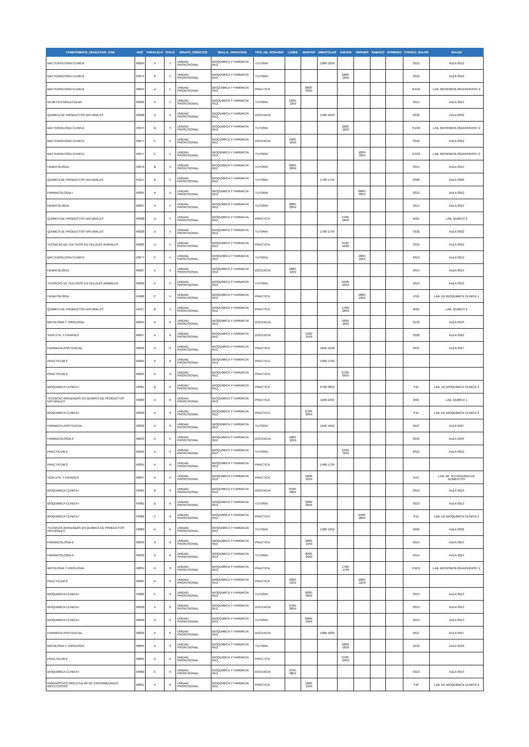| COMPONENTE_EDUCATIVO_COE | NRC | PARALELO | CICLO | GRUPO_CREDITOS | MALLA_VARIACION | TIPO_DE_HORARIO | LUNES | MARTES | MIERCOLES | JUEVES | VIERNES | SABADO | DOMINGO | CODIGO_SALON | SALON |
| --- | --- | --- | --- | --- | --- | --- | --- | --- | --- | --- | --- | --- | --- | --- | --- |
| BACTERIOLOGIA CLINICA | 40824 | A | 5 | UNIDAD PROFESIONAL | BIOQUIMICA Y FARMACIA RE2 | TUTORIA | | | 1000-1059 | | | | | 0312 | AULA 0312 |
| BACTERIOLOGIA CLINICA | 43675 | B | 5 | UNIDAD PROFESIONAL | BIOQUIMICA Y FARMACIA RE2 | TUTORIA | | | | 1000-1059 | | | | 0312 | AULA 0312 |
| BACTERIOLOGIA CLINICA | 40824 | A | 5 | UNIDAD PROFESIONAL | BIOQUIMICA Y FARMACIA RE2 | PRACTICA | | 0800-0959 | | | | | | R1O2 | LAB. MICROBIOLOGIA/PARASIT 2 |
| GENETICA MOLECULAR | 40826 | A | 5 | UNIDAD PROFESIONAL | BIOQUIMICA Y FARMACIA RE2 | TUTORIA | 1200-1259 | | | | | | | 0314 | AULA 0314 |
| QUIMICA DE PRODUCTOS NATURALES | 40828 | A | 5 | UNIDAD PROFESIONAL | BIOQUIMICA Y FARMACIA RE2 | DOCENCIA | | | 1500-1659 | | | | | 0332 | AULA 0332 |
| BACTERIOLOGIA CLINICA | 43675 | B | 5 | UNIDAD PROFESIONAL | BIOQUIMICA Y FARMACIA RE2 | TUTORIA | | | | 1000-1059 | | | | R1O2 | LAB. MICROBIOLOGIA/PARASIT 2 |
| BACTERIOLOGIA CLINICA | 43677 | C | 5 | UNIDAD PROFESIONAL | BIOQUIMICA Y FARMACIA RE2 | DOCENCIA | 1500-1659 | | | | | | | 0312 | AULA 0312 |
| BACTERIOLOGIA CLINICA | 43677 | C | 5 | UNIDAD PROFESIONAL | BIOQUIMICA Y FARMACIA RE2 | TUTORIA | | | | | 1000-1059 | | | R1O2 | LAB. MICROBIOLOGIA/PARASIT 2 |
| HEMATOLOGIA | 43679 | B | 5 | UNIDAD PROFESIONAL | BIOQUIMICA Y FARMACIA RE2 | TUTORIA | 2000-2059 | | | | | | | 0314 | AULA 0314 |
| QUIMICA DE PRODUCTOS NATURALES | 44217 | B | 5 | UNIDAD PROFESIONAL | BIOQUIMICA Y FARMACIA RE2 | TUTORIA | | | 1700-1759 | | | | | 0326 | AULA 0326 |
| FARMACOLOGIA I | 40825 | A | 5 | UNIDAD PROFESIONAL | BIOQUIMICA Y FARMACIA RE2 | TUTORIA | | | | | 0900-0959 | | | 0312 | AULA 0312 |
| HEMATOLOGIA | 40827 | A | 5 | UNIDAD PROFESIONAL | BIOQUIMICA Y FARMACIA RE2 | TUTORIA | 2000-2059 | | | | | | | 0314 | AULA 0314 |
| QUIMICA DE PRODUCTOS NATURALES | 40828 | A | 5 | UNIDAD PROFESIONAL | BIOQUIMICA Y FARMACIA RE2 | PRACTICA | | | | 1700-2059 | | | | M3D | LAB. QUMICA 2 |
| QUIMICA DE PRODUCTOS NATURALES | 40828 | A | 5 | UNIDAD PROFESIONAL | BIOQUIMICA Y FARMACIA RE2 | TUTORIA | | | 1700-1759 | | | | | 0332 | AULA 0332 |
| TECNICAS DE CULTIVOS EN CELULAS ANIMALES | 40829 | A | 5 | UNIDAD PROFESIONAL | BIOQUIMICA Y FARMACIA RE2 | PRACTICA | | | | 1540-1639 | | | | 0312 | AULA 0312 |
| BACTERIOLOGIA CLINICA | 43677 | C | 5 | UNIDAD PROFESIONAL | BIOQUIMICA Y FARMACIA RE2 | TUTORIA | | | | | 1000-1059 | | | 0312 | AULA 0312 |
| HEMATOLOGIA | 40827 | A | 5 | UNIDAD PROFESIONAL | BIOQUIMICA Y FARMACIA RE2 | DOCENCIA | 1800-1959 | | | | | | | 0314 | AULA 0314 |
| TECNICAS DE CULTIVOS EN CELULAS ANIMALES | 40829 | A | 5 | UNIDAD PROFESIONAL | BIOQUIMICA Y FARMACIA RE2 | TUTORIA | | | | 1640-1659 | | | | 0312 | AULA 0312 |
| HEMATOLOGIA | 43680 | C | 5 | UNIDAD PROFESIONAL | BIOQUIMICA Y FARMACIA RE2 | PRACTICA | | | | | 1800-1959 | | | P1G | LAB. DE BIOQUIMICA CLINICA 1 |
| QUIMICA DE PRODUCTOS NATURALES | 44217 | B | 5 | UNIDAD PROFESIONAL | BIOQUIMICA Y FARMACIA RE2 | PRACTICA | | | | 1700-2059 | | | | M3D | LAB. QUMICA 2 |
| MICOLOGIA Y VIROLOGIA | 40834 | A | 6 | UNIDAD PROFESIONAL | BIOQUIMICA Y FARMACIA RE2 | DOCENCIA | | | | 1600-1659 | | | | 0133 | AULA 0133 |
| VIDA UTIL Y ENVASES | 40837 | A | 6 | UNIDAD PROFESIONAL | BIOQUIMICA Y FARMACIA RE2 | DOCENCIA | | 1500-1559 | | | | | | 0322 | AULA 0322 |
| FARMACIA ASISTENCIAL | 40832 | A | 6 | UNIDAD PROFESIONAL | BIOQUIMICA Y FARMACIA RE2 | PRACTICA | | | 1840-1939 | | | | | 0427 | AULA 0427 |
| PRACTICUM 2 | 40835 | A | 6 | UNIDAD PROFESIONAL | BIOQUIMICA Y FARMACIA RE2 | PRACTICA | | | 1500-1729 | | | | | | |
| PRACTICUM 2 | 40835 | A | 6 | UNIDAD PROFESIONAL | BIOQUIMICA Y FARMACIA RE2 | PRACTICA | | | | 0700-0959 | | | | | |
| BIOQUIMICA CLINICA I | 43681 | B | 6 | UNIDAD PROFESIONAL | BIOQUIMICA Y FARMACIA RE2 | PRACTICA | | | 0700-0859 | | | | | P1F | LAB. DE BIOQUIMICA CLINICA 2 |
| TECNICAS AVANZADAS EN QUIMICA DE PRODUCTOS NATURALES | 43683 | A | 6 | UNIDAD PROFESIONAL | BIOQUIMICA Y FARMACIA RE2 | PRACTICA | | | 1100-1259 | | | | | M3E | LAB. QUMICA 1 |
| BIOQUIMICA CLINICA I | 40830 | A | 6 | UNIDAD PROFESIONAL | BIOQUIMICA Y FARMACIA RE2 | PRACTICA | | 0700-0859 | | | | | | P1F | LAB. DE BIOQUIMICA CLINICA 2 |
| FARMACIA ASISTENCIAL | 40832 | A | 6 | UNIDAD PROFESIONAL | BIOQUIMICA Y FARMACIA RE2 | TUTORIA | | | 1940-1959 | | | | | 0427 | AULA 0427 |
| FARMACOLOGIA II | 40833 | A | 6 | UNIDAD PROFESIONAL | BIOQUIMICA Y FARMACIA RE2 | DOCENCIA | 1800-1959 | | | | | | | 0334 | AULA 0334 |
| PRACTICUM 2 | 40835 | A | 6 | UNIDAD PROFESIONAL | BIOQUIMICA Y FARMACIA RE2 | TUTORIA | | | | 1230-1259 | | | | 0312 | AULA 0312 |
| PRACTICUM 2 | 40835 | A | 6 | UNIDAD PROFESIONAL | BIOQUIMICA Y FARMACIA RE2 | PRACTICA | | | 1500-1729 | | | | | | |
| VIDA UTIL Y ENVASES | 40837 | A | 6 | UNIDAD PROFESIONAL | BIOQUIMICA Y FARMACIA RE2 | PRACTICA | | 1600-1659 | | | | | | R1C | LAB. DE TECNOLOGIA DE ALIMENTOS |
| BIOQUIMICA CLINICA I | 43681 | B | 6 | UNIDAD PROFESIONAL | BIOQUIMICA Y FARMACIA RE2 | DOCENCIA | 0700-0859 | | | | | | | 0313 | AULA 0313 |
| BIOQUIMICA CLINICA I | 43681 | B | 6 | UNIDAD PROFESIONAL | BIOQUIMICA Y FARMACIA RE2 | TUTORIA | | 0900-0959 | | | | | | 0313 | AULA 0313 |
| BIOQUIMICA CLINICA I | 43682 | C | 6 | UNIDAD PROFESIONAL | BIOQUIMICA Y FARMACIA RE2 | PRACTICA | | | | | 0700-0859 | | | P1F | LAB. DE BIOQUIMICA CLINICA 2 |
| TECNICAS AVANZADAS EN QUIMICA DE PRODUCTOS NATURALES | 43683 | A | 6 | UNIDAD PROFESIONAL | BIOQUIMICA Y FARMACIA RE2 | TUTORIA | | | 1300-1359 | | | | | 0326 | AULA 0326 |
| FARMACOLOGIA II | 40833 | A | 6 | UNIDAD PROFESIONAL | BIOQUIMICA Y FARMACIA RE2 | PRACTICA | | 1800-1959 | | | | | | 0314 | AULA 0314 |
| FARMACOLOGIA II | 40833 | A | 6 | UNIDAD PROFESIONAL | BIOQUIMICA Y FARMACIA RE2 | TUTORIA | | 2000-2059 | | | | | | 0314 | AULA 0314 |
| MICOLOGIA Y VIROLOGIA | 40834 | A | 6 | UNIDAD PROFESIONAL | BIOQUIMICA Y FARMACIA RE2 | PRACTICA | | | | 1700-1759 | | | | R1O1 | LAB. MICROBIOLOGIA/PARASIT 1 |
| PRACTICUM 2 | 40835 | A | 6 | UNIDAD PROFESIONAL | BIOQUIMICA Y FARMACIA RE2 | PRACTICA | 1000-1259 | | | | 1000-1259 | | | | |
| BIOQUIMICA CLINICA I | 43682 | C | 6 | UNIDAD PROFESIONAL | BIOQUIMICA Y FARMACIA RE2 | TUTORIA | | 0900-0959 | | | | | | 0313 | AULA 0313 |
| BIOQUIMICA CLINICA I | 40830 | A | 6 | UNIDAD PROFESIONAL | BIOQUIMICA Y FARMACIA RE2 | DOCENCIA | 0700-0859 | | | | | | | 0313 | AULA 0313 |
| BIOQUIMICA CLINICA I | 40830 | A | 6 | UNIDAD PROFESIONAL | BIOQUIMICA Y FARMACIA RE2 | TUTORIA | | 0900-0959 | | | | | | 0313 | AULA 0313 |
| FARMACIA ASISTENCIAL | 40832 | A | 6 | UNIDAD PROFESIONAL | BIOQUIMICA Y FARMACIA RE2 | DOCENCIA | | | 1800-1839 | | | | | 0427 | AULA 0427 |
| MICOLOGIA Y VIROLOGIA | 40834 | A | 6 | UNIDAD PROFESIONAL | BIOQUIMICA Y FARMACIA RE2 | TUTORIA | | | | 1800-1859 | | | | 0133 | AULA 0133 |
| PRACTICUM 2 | 40835 | A | 6 | UNIDAD PROFESIONAL | BIOQUIMICA Y FARMACIA RE2 | PRACTICA | | | | 0700-0959 | | | | | |
| BIOQUIMICA CLINICA I | 43682 | C | 6 | UNIDAD PROFESIONAL | BIOQUIMICA Y FARMACIA RE2 | DOCENCIA | 0700-0859 | | | | | | | 0313 | AULA 0313 |
| DIAGNOSTICO MOLECULAR DE ENFERMEDADES INFECCIOSAS | 40831 | A | 6 | UNIDAD PROFESIONAL | BIOQUIMICA Y FARMACIA RE2 | PRACTICA | | 1600-1659 | | | | | | P1F | LAB. DE BIOQUIMICA CLINICA 2 |